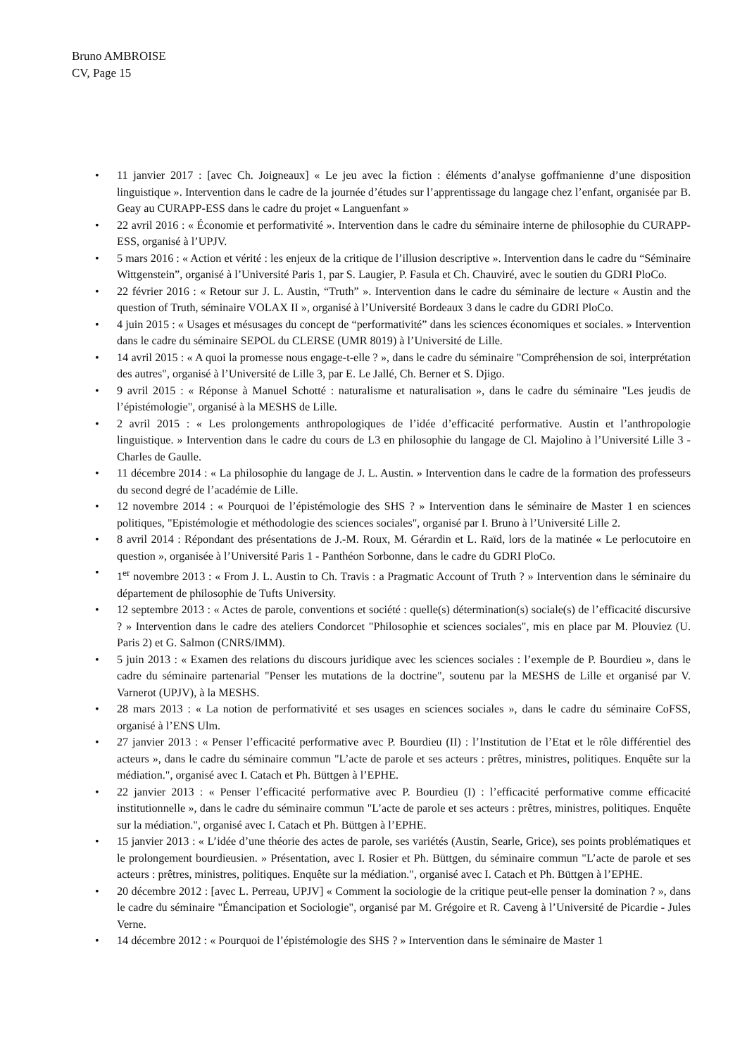Bruno AMBROISE
CV, Page 15
• 11 janvier 2017 : [avec Ch. Joigneaux] « Le jeu avec la fiction : éléments d’analyse goffmanienne d’une disposition linguistique ». Intervention dans le cadre de la journée d’études sur l’apprentissage du langage chez l’enfant, organisée par B. Geay au CURAPP-ESS dans le cadre du projet « Languenfant »
• 22 avril 2016 : « Économie et performativité ». Intervention dans le cadre du séminaire interne de philosophie du CURAPP-ESS, organisé à l’UPJV.
• 5 mars 2016 : « Action et vérité : les enjeux de la critique de l’illusion descriptive ». Intervention dans le cadre du “Séminaire Wittgenstein”, organisé à l’Université Paris 1, par S. Laugier, P. Fasula et Ch. Chauviré, avec le soutien du GDRI PloCo.
• 22 février 2016 : « Retour sur J. L. Austin, “Truth” ». Intervention dans le cadre du séminaire de lecture « Austin and the question of Truth, séminaire VOLAX II », organisé à l’Université Bordeaux 3 dans le cadre du GDRI PloCo.
• 4 juin 2015 : « Usages et mésusages du concept de “performativité” dans les sciences économiques et sociales. » Intervention dans le cadre du séminaire SEPOL du CLERSE (UMR 8019) à l’Université de Lille.
• 14 avril 2015 : « A quoi la promesse nous engage-t-elle ? », dans le cadre du séminaire "Compréhension de soi, interprétation des autres", organisé à l’Université de Lille 3, par E. Le Jallé, Ch. Berner et S. Djigo.
• 9 avril 2015 : « Réponse à Manuel Schotté : naturalisme et naturalisation », dans le cadre du séminaire "Les jeudis de l’épistémologie", organisé à la MESHS de Lille.
• 2 avril 2015 : « Les prolongements anthropologiques de l’idée d’efficacité performative. Austin et l’anthropologie linguistique. » Intervention dans le cadre du cours de L3 en philosophie du langage de Cl. Majolino à l’Université Lille 3 - Charles de Gaulle.
• 11 décembre 2014 : « La philosophie du langage de J. L. Austin. » Intervention dans le cadre de la formation des professeurs du second degré de l’académie de Lille.
• 12 novembre 2014 : « Pourquoi de l’épistémologie des SHS ? » Intervention dans le séminaire de Master 1 en sciences politiques, "Epistémologie et méthodologie des sciences sociales", organisé par I. Bruno à l’Université Lille 2.
• 8 avril 2014 : Répondant des présentations de J.-M. Roux, M. Gérardin et L. Raïd, lors de la matinée « Le perlocutoire en question », organisée à l’Université Paris 1 - Panthéon Sorbonne, dans le cadre du GDRI PloCo.
• 1<sup>er</sup> novembre 2013 : « From J. L. Austin to Ch. Travis : a Pragmatic Account of Truth ? » Intervention dans le séminaire du département de philosophie de Tufts University.
• 12 septembre 2013 : « Actes de parole, conventions et société : quelle(s) détermination(s) sociale(s) de l’efficacité discursive ? » Intervention dans le cadre des ateliers Condorcet "Philosophie et sciences sociales", mis en place par M. Plouviez (U. Paris 2) et G. Salmon (CNRS/IMM).
• 5 juin 2013 : « Examen des relations du discours juridique avec les sciences sociales : l’exemple de P. Bourdieu », dans le cadre du séminaire partenarial "Penser les mutations de la doctrine", soutenu par la MESHS de Lille et organisé par V. Varnerot (UPJV), à la MESHS.
• 28 mars 2013 : « La notion de performativité et ses usages en sciences sociales », dans le cadre du séminaire CoFSS, organisé à l’ENS Ulm.
• 27 janvier 2013 : « Penser l’efficacité performative avec P. Bourdieu (II) : l’Institution de l’Etat et le rôle différentiel des acteurs », dans le cadre du séminaire commun "L’acte de parole et ses acteurs : prêtres, ministres, politiques. Enquête sur la médiation.", organisé avec I. Catach et Ph. Büttgen à l’EPHE.
• 22 janvier 2013 : « Penser l’efficacité performative avec P. Bourdieu (I) : l’efficacité performative comme efficacité institutionnelle », dans le cadre du séminaire commun "L’acte de parole et ses acteurs : prêtres, ministres, politiques. Enquête sur la médiation.", organisé avec I. Catach et Ph. Büttgen à l’EPHE.
• 15 janvier 2013 : « L’idée d’une théorie des actes de parole, ses variétés (Austin, Searle, Grice), ses points problématiques et le prolongement bourdieusien. » Présentation, avec I. Rosier et Ph. Büttgen, du séminaire commun "L’acte de parole et ses acteurs : prêtres, ministres, politiques. Enquête sur la médiation.", organisé avec I. Catach et Ph. Büttgen à l’EPHE.
• 20 décembre 2012 : [avec L. Perreau, UPJV] « Comment la sociologie de la critique peut-elle penser la domination ? », dans le cadre du séminaire "Émancipation et Sociologie", organisé par M. Grégoire et R. Caveng à l’Université de Picardie - Jules Verne.
• 14 décembre 2012 : « Pourquoi de l’épistémologie des SHS ? » Intervention dans le séminaire de Master 1